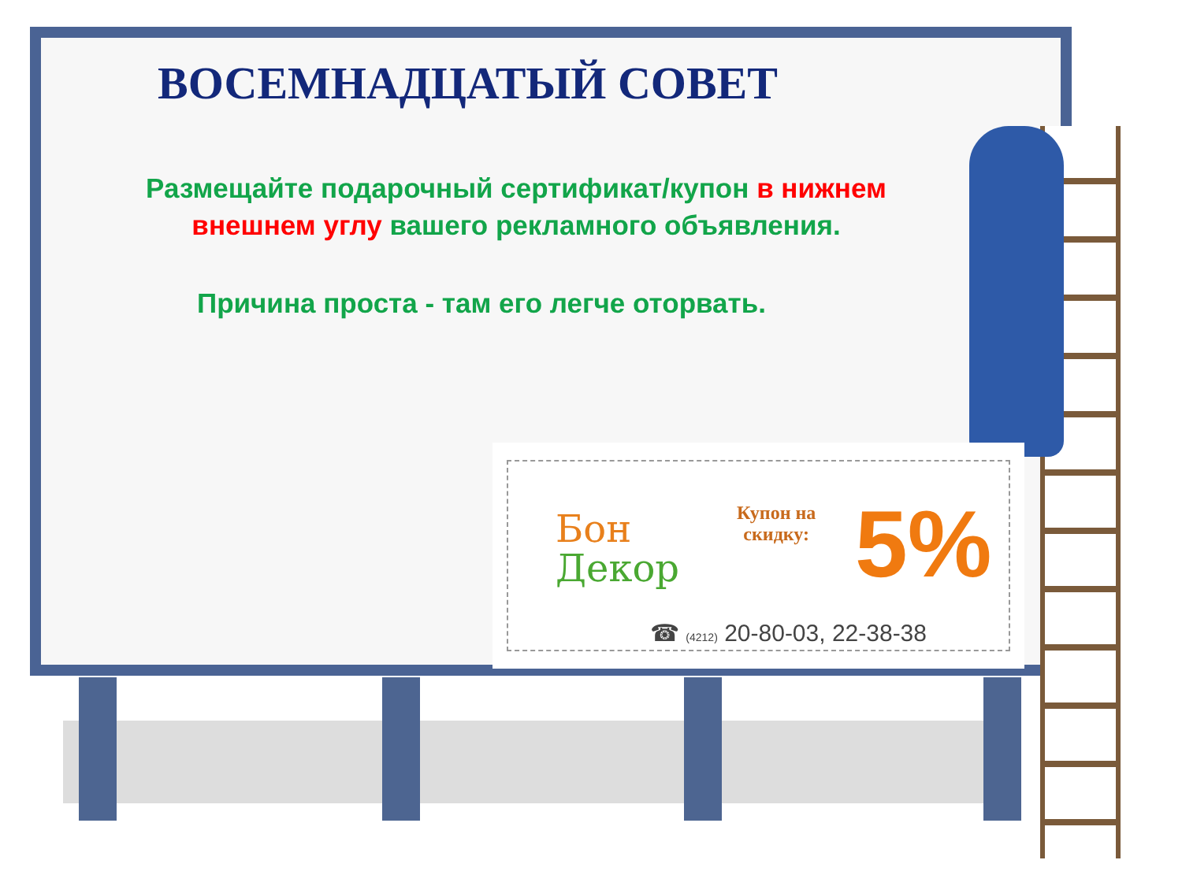ВОСЕМНАДЦАТЫЙ СОВЕТ
Размещайте подарочный сертификат/купон в нижнем внешнем углу вашего рекламного объявления.
Причина проста - там его легче оторвать.
Бон
Декор
Купон на
скидку:
5%
☎ (4212) 20-80-03, 22-38-38